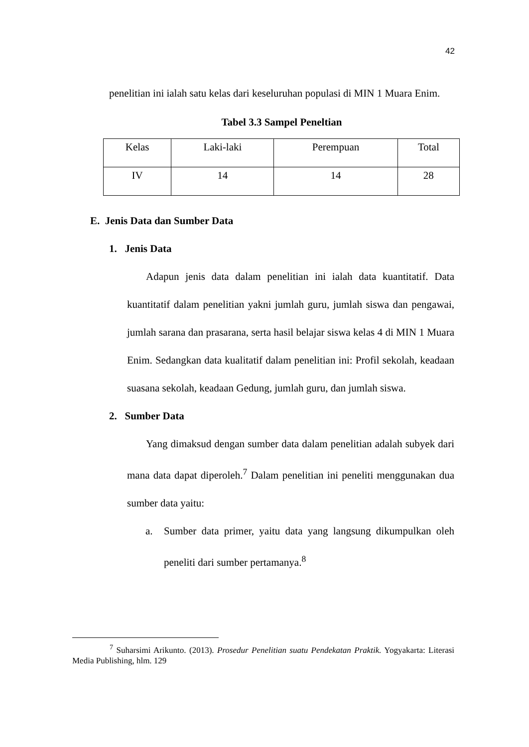42
penelitian ini ialah satu kelas dari keseluruhan populasi di MIN 1 Muara Enim.
Tabel 3.3 Sampel Peneltian
| Kelas | Laki-laki | Perempuan | Total |
| IV | 14 | 14 | 28 |
E. Jenis Data dan Sumber Data
1. Jenis Data
Adapun jenis data dalam penelitian ini ialah data kuantitatif. Data kuantitatif dalam penelitian yakni jumlah guru, jumlah siswa dan pengawai, jumlah sarana dan prasarana, serta hasil belajar siswa kelas 4 di MIN 1 Muara Enim. Sedangkan data kualitatif dalam penelitian ini: Profil sekolah, keadaan suasana sekolah, keadaan Gedung, jumlah guru, dan jumlah siswa.
2. Sumber Data
Yang dimaksud dengan sumber data dalam penelitian adalah subyek dari mana data dapat diperoleh.<sup>7</sup> Dalam penelitian ini peneliti menggunakan dua sumber data yaitu:
a. Sumber data primer, yaitu data yang langsung dikumpulkan oleh peneliti dari sumber pertamanya.<sup>8</sup>
<sup>7</sup> Suharsimi Arikunto. (2013). Prosedur Penelitian suatu Pendekatan Praktik. Yogyakarta: Literasi Media Publishing, hlm. 129